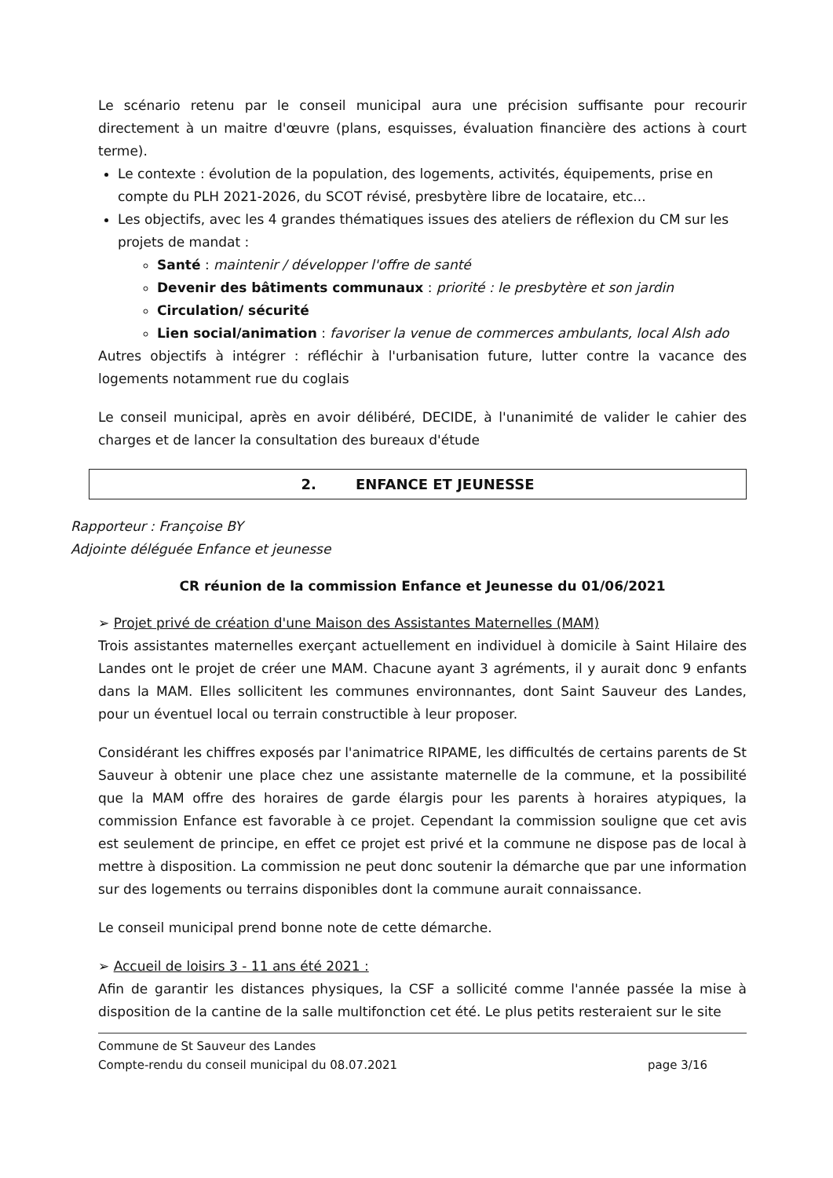Le scénario retenu par le conseil municipal aura une précision suffisante pour recourir directement à un maitre d'œuvre (plans, esquisses, évaluation financière des actions à court terme).
Le contexte : évolution de la population, des logements, activités, équipements, prise en compte du PLH 2021-2026, du SCOT révisé, presbytère libre de locataire, etc...
Les objectifs, avec les 4 grandes thématiques issues des ateliers de réflexion du CM sur les projets de mandat :
Santé : maintenir / développer l'offre de santé
Devenir des bâtiments communaux : priorité : le presbytère et son jardin
Circulation/ sécurité
Lien social/animation : favoriser la venue de commerces ambulants, local Alsh ado
Autres objectifs à intégrer : réfléchir à l'urbanisation future, lutter contre la vacance des logements notamment rue du coglais
Le conseil municipal, après en avoir délibéré, DECIDE, à l'unanimité de valider le cahier des charges et de lancer la consultation des bureaux d'étude
2. ENFANCE ET JEUNESSE
Rapporteur : Françoise BY
Adjointe déléguée Enfance et jeunesse
CR réunion de la commission Enfance et Jeunesse du 01/06/2021
➢ Projet privé de création d'une Maison des Assistantes Maternelles (MAM)
Trois assistantes maternelles exerçant actuellement en individuel à domicile à Saint Hilaire des Landes ont le projet de créer une MAM. Chacune ayant 3 agréments, il y aurait donc 9 enfants dans la MAM. Elles sollicitent les communes environnantes, dont Saint Sauveur des Landes, pour un éventuel local ou terrain constructible à leur proposer.
Considérant les chiffres exposés par l'animatrice RIPAME, les difficultés de certains parents de St Sauveur à obtenir une place chez une assistante maternelle de la commune, et la possibilité que la MAM offre des horaires de garde élargis pour les parents à horaires atypiques, la commission Enfance est favorable à ce projet. Cependant la commission souligne que cet avis est seulement de principe, en effet ce projet est privé et la commune ne dispose pas de local à mettre à disposition. La commission ne peut donc soutenir la démarche que par une information sur des logements ou terrains disponibles dont la commune aurait connaissance.
Le conseil municipal prend bonne note de cette démarche.
➢ Accueil de loisirs 3 - 11 ans été 2021 :
Afin de garantir les distances physiques, la CSF a sollicité comme l'année passée la mise à disposition de la cantine de la salle multifonction cet été. Le plus petits resteraient sur le site
Commune de St Sauveur des Landes
Compte-rendu du conseil municipal du 08.07.2021
page 3/16